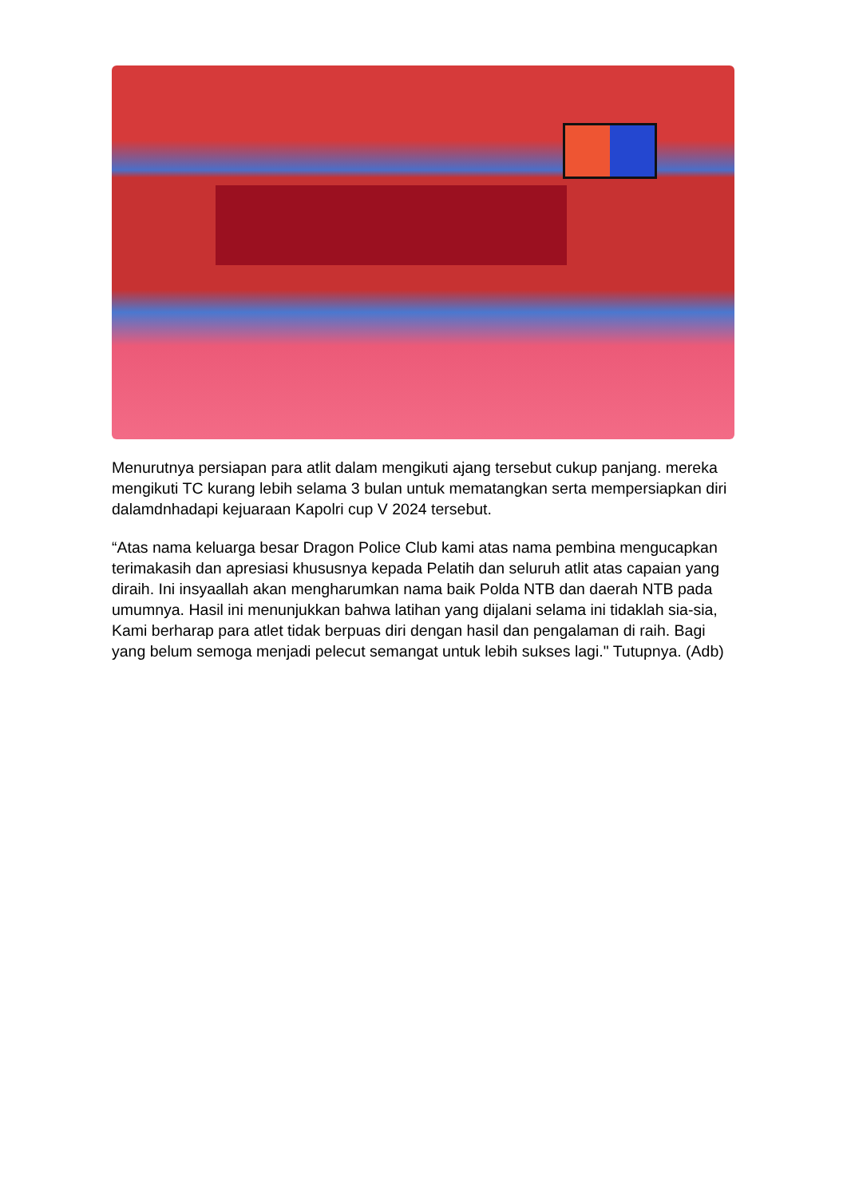Menurutnya persiapan para atlit dalam mengikuti ajang tersebut cukup panjang. mereka mengikuti TC kurang lebih selama 3 bulan untuk mematangkan serta mempersiapkan diri dalamdnhadapi kejuaraan Kapolri cup V 2024 tersebut.
“Atas nama keluarga besar Dragon Police Club kami atas nama pembina mengucapkan terimakasih dan apresiasi khususnya kepada Pelatih dan seluruh atlit atas capaian yang diraih. Ini insyaallah akan mengharumkan nama baik Polda NTB dan daerah NTB pada umumnya. Hasil ini menunjukkan bahwa latihan yang dijalani selama ini tidaklah sia-sia, Kami berharap para atlet tidak berpuas diri dengan hasil dan pengalaman di raih. Bagi yang belum semoga menjadi pelecut semangat untuk lebih sukses lagi." Tutupnya. (Adb)